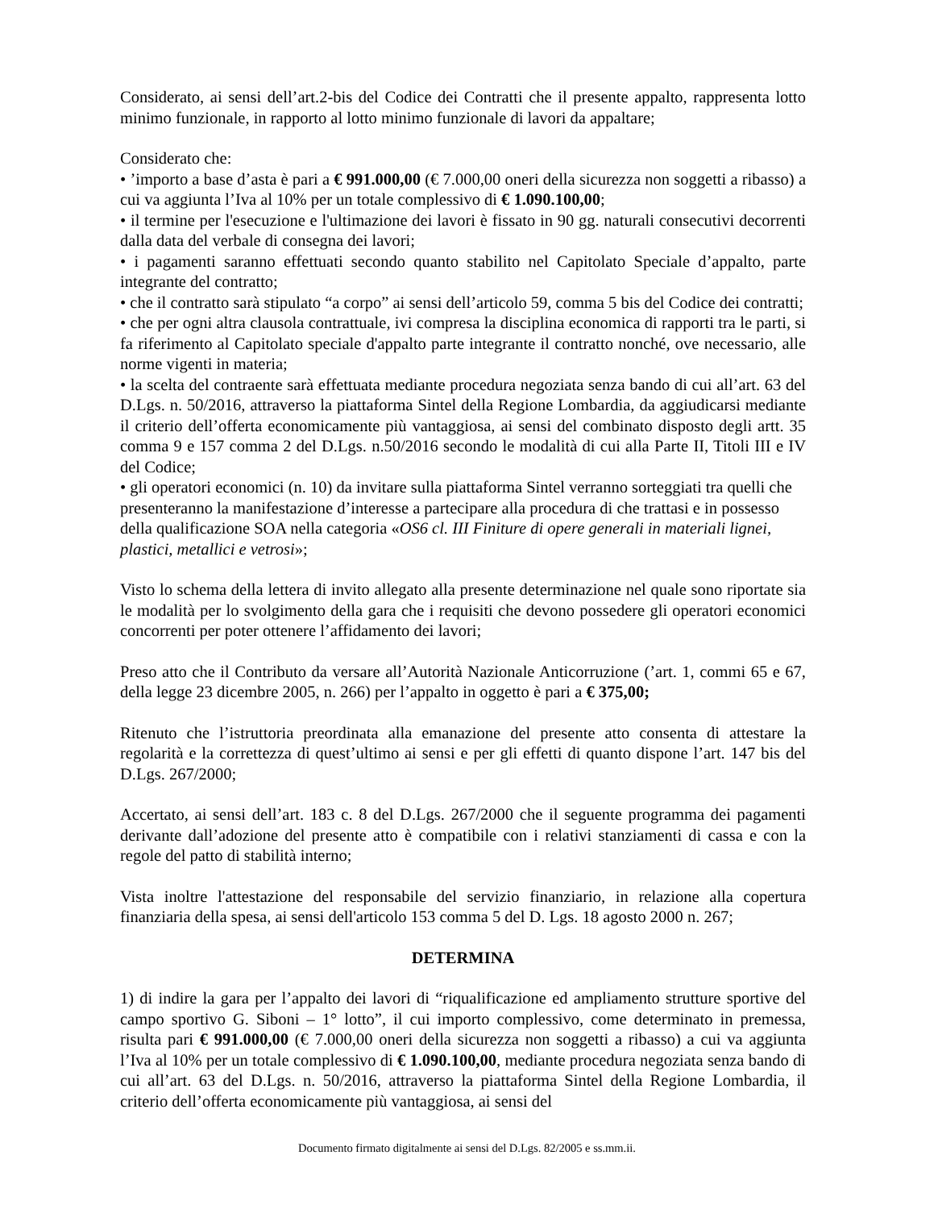Considerato, ai sensi dell’art.2-bis del Codice dei Contratti che il presente appalto, rappresenta lotto minimo funzionale, in rapporto al lotto minimo funzionale di lavori da appaltare;
Considerato che:
• ’importo a base d’asta è pari a € 991.000,00 (€ 7.000,00 oneri della sicurezza non soggetti a ribasso) a cui va aggiunta l’Iva al 10% per un totale complessivo di € 1.090.100,00;
• il termine per l'esecuzione e l'ultimazione dei lavori è fissato in 90 gg. naturali consecutivi decorrenti dalla data del verbale di consegna dei lavori;
• i pagamenti saranno effettuati secondo quanto stabilito nel Capitolato Speciale d’appalto, parte integrante del contratto;
• che il contratto sarà stipulato “a corpo” ai sensi dell’articolo 59, comma 5 bis del Codice dei contratti;
• che per ogni altra clausola contrattuale, ivi compresa la disciplina economica di rapporti tra le parti, si fa riferimento al Capitolato speciale d'appalto parte integrante il contratto nonché, ove necessario, alle norme vigenti in materia;
• la scelta del contraente sarà effettuata mediante procedura negoziata senza bando di cui all’art. 63 del D.Lgs. n. 50/2016, attraverso la piattaforma Sintel della Regione Lombardia, da aggiudicarsi mediante il criterio dell’offerta economicamente più vantaggiosa, ai sensi del combinato disposto degli artt. 35 comma 9 e 157 comma 2 del D.Lgs. n.50/2016 secondo le modalità di cui alla Parte II, Titoli III e IV del Codice;
• gli operatori economici (n. 10) da invitare sulla piattaforma Sintel verranno sorteggiati tra quelli che presenteranno la manifestazione d’interesse a partecipare alla procedura di che trattasi e in possesso della qualificazione SOA nella categoria «OS6 cl. III Finiture di opere generali in materiali lignei, plastici, metallici e vetrosi»;
Visto lo schema della lettera di invito allegato alla presente determinazione nel quale sono riportate sia le modalità per lo svolgimento della gara che i requisiti che devono possedere gli operatori economici concorrenti per poter ottenere l’affidamento dei lavori;
Preso atto che il Contributo da versare all’Autorità Nazionale Anticorruzione (’art. 1, commi 65 e 67, della legge 23 dicembre 2005, n. 266) per l’appalto in oggetto è pari a € 375,00;
Ritenuto che l’istruttoria preordinata alla emanazione del presente atto consenta di attestare la regolarità e la correttezza di quest’ultimo ai sensi e per gli effetti di quanto dispone l’art. 147 bis del D.Lgs. 267/2000;
Accertato, ai sensi dell’art. 183 c. 8 del D.Lgs. 267/2000 che il seguente programma dei pagamenti derivante dall’adozione del presente atto è compatibile con i relativi stanziamenti di cassa e con la regole del patto di stabilità interno;
Vista inoltre l'attestazione del responsabile del servizio finanziario, in relazione alla copertura finanziaria della spesa, ai sensi dell'articolo 153 comma 5 del D. Lgs. 18 agosto 2000 n. 267;
DETERMINA
1) di indire la gara per l’appalto dei lavori di “riqualificazione ed ampliamento strutture sportive del campo sportivo G. Siboni – 1° lotto”, il cui importo complessivo, come determinato in premessa, risulta pari € 991.000,00 (€ 7.000,00 oneri della sicurezza non soggetti a ribasso) a cui va aggiunta l’Iva al 10% per un totale complessivo di € 1.090.100,00, mediante procedura negoziata senza bando di cui all’art. 63 del D.Lgs. n. 50/2016, attraverso la piattaforma Sintel della Regione Lombardia, il criterio dell’offerta economicamente più vantaggiosa, ai sensi del
Documento firmato digitalmente ai sensi del D.Lgs. 82/2005 e ss.mm.ii.